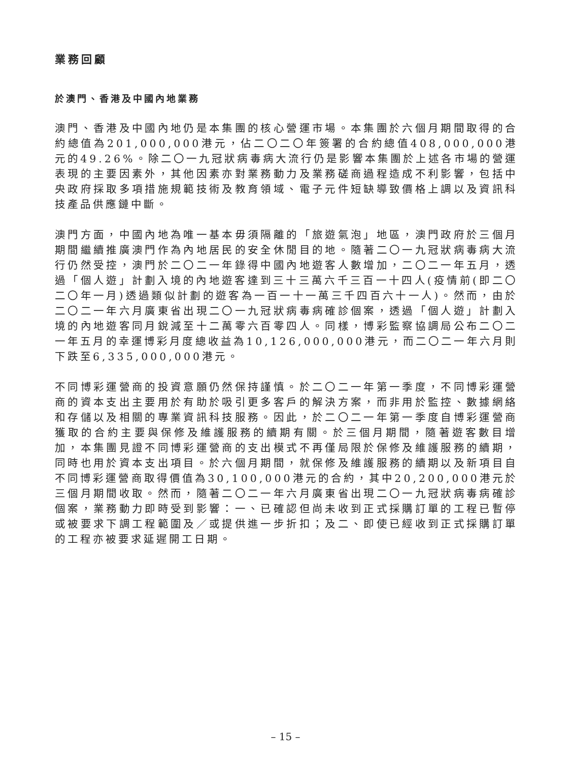業務回顧
於澳門、香港及中國內地業務
澳門、香港及中國內地仍是本集團的核心營運市場。本集團於六個月期間取得的合約總值為201,000,000港元，佔二〇二〇年簽署的合約總值408,000,000港元的49.26%。除二〇一九冠狀病毒病大流行仍是影響本集團於上述各市場的營運表現的主要因素外，其他因素亦對業務動力及業務磋商過程造成不利影響，包括中央政府採取多項措施規範技術及教育領域、電子元件短缺導致價格上調以及資訊科技產品供應鏈中斷。
澳門方面，中國內地為唯一基本毋須隔離的「旅遊氣泡」地區，澳門政府於三個月期間繼續推廣澳門作為內地居民的安全休閒目的地。隨著二〇一九冠狀病毒病大流行仍然受控，澳門於二〇二一年錄得中國內地遊客人數增加，二〇二一年五月，透過「個人遊」計劃入境的內地遊客達到三十三萬六千三百一十四人(疫情前(即二〇二〇年一月)透過類似計劃的遊客為一百一十一萬三千四百六十一人)。然而，由於二〇二一年六月廣東省出現二〇一九冠狀病毒病確診個案，透過「個人遊」計劃入境的內地遊客同月銳減至十二萬零六百零四人。同樣，博彩監察協調局公布二〇二一年五月的幸運博彩月度總收益為10,126,000,000港元，而二〇二一年六月則下跌至6,335,000,000港元。
不同博彩運營商的投資意願仍然保持謹慎。於二〇二一年第一季度，不同博彩運營商的資本支出主要用於有助於吸引更多客戶的解決方案，而非用於監控、數據網絡和存儲以及相關的專業資訊科技服務。因此，於二〇二一年第一季度自博彩運營商獲取的合約主要與保修及維護服務的續期有關。於三個月期間，隨著遊客數目增加，本集團見證不同博彩運營商的支出模式不再僅局限於保修及維護服務的續期，同時也用於資本支出項目。於六個月期間，就保修及維護服務的續期以及新項目自不同博彩運營商取得價值為30,100,000港元的合約，其中20,200,000港元於三個月期間收取。然而，隨著二〇二一年六月廣東省出現二〇一九冠狀病毒病確診個案，業務動力即時受到影響：一、已確認但尚未收到正式採購訂單的工程已暫停或被要求下調工程範圍及／或提供進一步折扣；及二、即使已經收到正式採購訂單的工程亦被要求延遲開工日期。
– 15 –